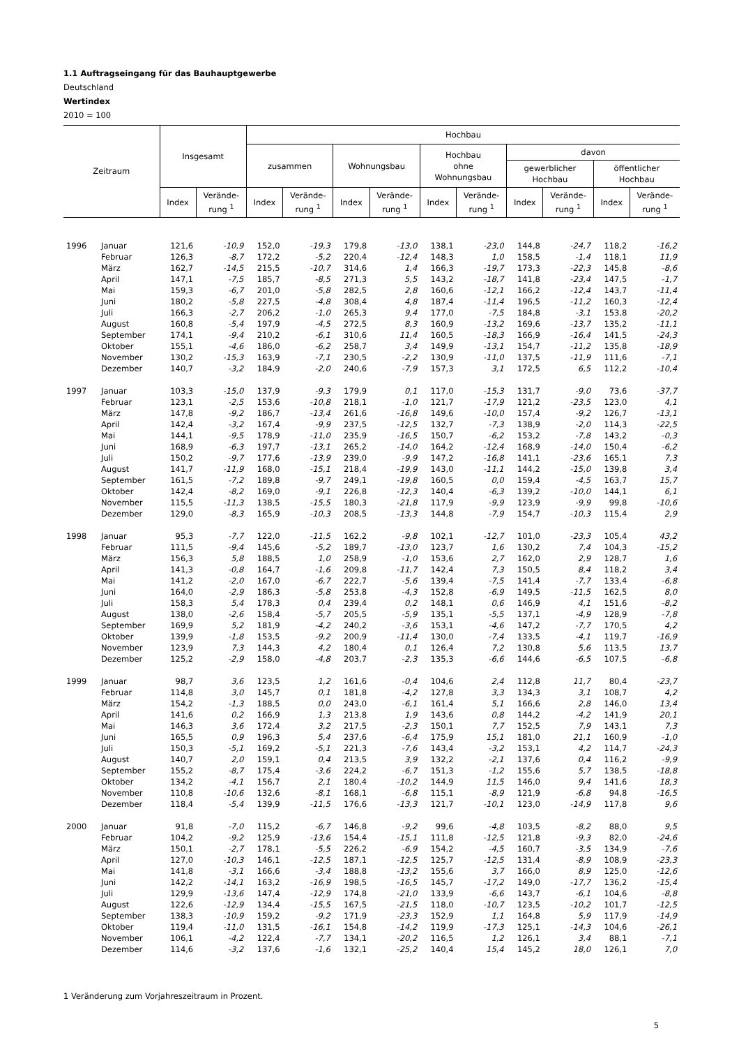1.1 Auftragseingang für das Bauhauptgewerbe
Deutschland
Wertindex
2010 = 100
| Zeitraum | | Insgesamt | | Hochbau | | | | | | | | | |
| --- | --- | --- | --- | --- | --- | --- | --- | --- | --- | --- | --- | --- | --- |
| | | | | zusammen | | Wohnungsbau | | Hochbau ohne Wohnungsbau | | davon | | | |
| | | | | | | | | | | gewerblicher Hochbau | | öffentlicher Hochbau | |
| | | Index | Verände- rung <sup>1</sup> | Index | Verände- rung <sup>1</sup> | Index | Verände- rung <sup>1</sup> | Index | Verände- rung <sup>1</sup> | Index | Verände- rung <sup>1</sup> | Index | Verände- rung <sup>1</sup> |
| 1996 | Januar | 121,6 | -10,9 | 152,0 | -19,3 | 179,8 | -13,0 | 138,1 | -23,0 | 144,8 | -24,7 | 118,2 | -16,2 |
| | Februar | 126,3 | -8,7 | 172,2 | -5,2 | 220,4 | -12,4 | 148,3 | 1,0 | 158,5 | -1,4 | 118,1 | 11,9 |
| | März | 162,7 | -14,5 | 215,5 | -10,7 | 314,6 | 1,4 | 166,3 | -19,7 | 173,3 | -22,3 | 145,8 | -8,6 |
| | April | 147,1 | -7,5 | 185,7 | -8,5 | 271,3 | 5,5 | 143,2 | -18,7 | 141,8 | -23,4 | 147,5 | -1,7 |
| | Mai | 159,3 | -6,7 | 201,0 | -5,8 | 282,5 | 2,8 | 160,6 | -12,1 | 166,2 | -12,4 | 143,7 | -11,4 |
| | Juni | 180,2 | -5,8 | 227,5 | -4,8 | 308,4 | 4,8 | 187,4 | -11,4 | 196,5 | -11,2 | 160,3 | -12,4 |
| | Juli | 166,3 | -2,7 | 206,2 | -1,0 | 265,3 | 9,4 | 177,0 | -7,5 | 184,8 | -3,1 | 153,8 | -20,2 |
| | August | 160,8 | -5,4 | 197,9 | -4,5 | 272,5 | 8,3 | 160,9 | -13,2 | 169,6 | -13,7 | 135,2 | -11,1 |
| | September | 174,1 | -9,4 | 210,2 | -6,1 | 310,6 | 11,4 | 160,5 | -18,3 | 166,9 | -16,4 | 141,5 | -24,3 |
| | Oktober | 155,1 | -4,6 | 186,0 | -6,2 | 258,7 | 3,4 | 149,9 | -13,1 | 154,7 | -11,2 | 135,8 | -18,9 |
| | November | 130,2 | -15,3 | 163,9 | -7,1 | 230,5 | -2,2 | 130,9 | -11,0 | 137,5 | -11,9 | 111,6 | -7,1 |
| | Dezember | 140,7 | -3,2 | 184,9 | -2,0 | 240,6 | -7,9 | 157,3 | 3,1 | 172,5 | 6,5 | 112,2 | -10,4 |
| 1997 | Januar | 103,3 | -15,0 | 137,9 | -9,3 | 179,9 | 0,1 | 117,0 | -15,3 | 131,7 | -9,0 | 73,6 | -37,7 |
| | Februar | 123,1 | -2,5 | 153,6 | -10,8 | 218,1 | -1,0 | 121,7 | -17,9 | 121,2 | -23,5 | 123,0 | 4,1 |
| | März | 147,8 | -9,2 | 186,7 | -13,4 | 261,6 | -16,8 | 149,6 | -10,0 | 157,4 | -9,2 | 126,7 | -13,1 |
| | April | 142,4 | -3,2 | 167,4 | -9,9 | 237,5 | -12,5 | 132,7 | -7,3 | 138,9 | -2,0 | 114,3 | -22,5 |
| | Mai | 144,1 | -9,5 | 178,9 | -11,0 | 235,9 | -16,5 | 150,7 | -6,2 | 153,2 | -7,8 | 143,2 | -0,3 |
| | Juni | 168,9 | -6,3 | 197,7 | -13,1 | 265,2 | -14,0 | 164,2 | -12,4 | 168,9 | -14,0 | 150,4 | -6,2 |
| | Juli | 150,2 | -9,7 | 177,6 | -13,9 | 239,0 | -9,9 | 147,2 | -16,8 | 141,1 | -23,6 | 165,1 | 7,3 |
| | August | 141,7 | -11,9 | 168,0 | -15,1 | 218,4 | -19,9 | 143,0 | -11,1 | 144,2 | -15,0 | 139,8 | 3,4 |
| | September | 161,5 | -7,2 | 189,8 | -9,7 | 249,1 | -19,8 | 160,5 | 0,0 | 159,4 | -4,5 | 163,7 | 15,7 |
| | Oktober | 142,4 | -8,2 | 169,0 | -9,1 | 226,8 | -12,3 | 140,4 | -6,3 | 139,2 | -10,0 | 144,1 | 6,1 |
| | November | 115,5 | -11,3 | 138,5 | -15,5 | 180,3 | -21,8 | 117,9 | -9,9 | 123,9 | -9,9 | 99,8 | -10,6 |
| | Dezember | 129,0 | -8,3 | 165,9 | -10,3 | 208,5 | -13,3 | 144,8 | -7,9 | 154,7 | -10,3 | 115,4 | 2,9 |
| 1998 | Januar | 95,3 | -7,7 | 122,0 | -11,5 | 162,2 | -9,8 | 102,1 | -12,7 | 101,0 | -23,3 | 105,4 | 43,2 |
| | Februar | 111,5 | -9,4 | 145,6 | -5,2 | 189,7 | -13,0 | 123,7 | 1,6 | 130,2 | 7,4 | 104,3 | -15,2 |
| | März | 156,3 | 5,8 | 188,5 | 1,0 | 258,9 | -1,0 | 153,6 | 2,7 | 162,0 | 2,9 | 128,7 | 1,6 |
| | April | 141,3 | -0,8 | 164,7 | -1,6 | 209,8 | -11,7 | 142,4 | 7,3 | 150,5 | 8,4 | 118,2 | 3,4 |
| | Mai | 141,2 | -2,0 | 167,0 | -6,7 | 222,7 | -5,6 | 139,4 | -7,5 | 141,4 | -7,7 | 133,4 | -6,8 |
| | Juni | 164,0 | -2,9 | 186,3 | -5,8 | 253,8 | -4,3 | 152,8 | -6,9 | 149,5 | -11,5 | 162,5 | 8,0 |
| | Juli | 158,3 | 5,4 | 178,3 | 0,4 | 239,4 | 0,2 | 148,1 | 0,6 | 146,9 | 4,1 | 151,6 | -8,2 |
| | August | 138,0 | -2,6 | 158,4 | -5,7 | 205,5 | -5,9 | 135,1 | -5,5 | 137,1 | -4,9 | 128,9 | -7,8 |
| | September | 169,9 | 5,2 | 181,9 | -4,2 | 240,2 | -3,6 | 153,1 | -4,6 | 147,2 | -7,7 | 170,5 | 4,2 |
| | Oktober | 139,9 | -1,8 | 153,5 | -9,2 | 200,9 | -11,4 | 130,0 | -7,4 | 133,5 | -4,1 | 119,7 | -16,9 |
| | November | 123,9 | 7,3 | 144,3 | 4,2 | 180,4 | 0,1 | 126,4 | 7,2 | 130,8 | 5,6 | 113,5 | 13,7 |
| | Dezember | 125,2 | -2,9 | 158,0 | -4,8 | 203,7 | -2,3 | 135,3 | -6,6 | 144,6 | -6,5 | 107,5 | -6,8 |
| 1999 | Januar | 98,7 | 3,6 | 123,5 | 1,2 | 161,6 | -0,4 | 104,6 | 2,4 | 112,8 | 11,7 | 80,4 | -23,7 |
| | Februar | 114,8 | 3,0 | 145,7 | 0,1 | 181,8 | -4,2 | 127,8 | 3,3 | 134,3 | 3,1 | 108,7 | 4,2 |
| | März | 154,2 | -1,3 | 188,5 | 0,0 | 243,0 | -6,1 | 161,4 | 5,1 | 166,6 | 2,8 | 146,0 | 13,4 |
| | April | 141,6 | 0,2 | 166,9 | 1,3 | 213,8 | 1,9 | 143,6 | 0,8 | 144,2 | -4,2 | 141,9 | 20,1 |
| | Mai | 146,3 | 3,6 | 172,4 | 3,2 | 217,5 | -2,3 | 150,1 | 7,7 | 152,5 | 7,9 | 143,1 | 7,3 |
| | Juni | 165,5 | 0,9 | 196,3 | 5,4 | 237,6 | -6,4 | 175,9 | 15,1 | 181,0 | 21,1 | 160,9 | -1,0 |
| | Juli | 150,3 | -5,1 | 169,2 | -5,1 | 221,3 | -7,6 | 143,4 | -3,2 | 153,1 | 4,2 | 114,7 | -24,3 |
| | August | 140,7 | 2,0 | 159,1 | 0,4 | 213,5 | 3,9 | 132,2 | -2,1 | 137,6 | 0,4 | 116,2 | -9,9 |
| | September | 155,2 | -8,7 | 175,4 | -3,6 | 224,2 | -6,7 | 151,3 | -1,2 | 155,6 | 5,7 | 138,5 | -18,8 |
| | Oktober | 134,2 | -4,1 | 156,7 | 2,1 | 180,4 | -10,2 | 144,9 | 11,5 | 146,0 | 9,4 | 141,6 | 18,3 |
| | November | 110,8 | -10,6 | 132,6 | -8,1 | 168,1 | -6,8 | 115,1 | -8,9 | 121,9 | -6,8 | 94,8 | -16,5 |
| | Dezember | 118,4 | -5,4 | 139,9 | -11,5 | 176,6 | -13,3 | 121,7 | -10,1 | 123,0 | -14,9 | 117,8 | 9,6 |
| 2000 | Januar | 91,8 | -7,0 | 115,2 | -6,7 | 146,8 | -9,2 | 99,6 | -4,8 | 103,5 | -8,2 | 88,0 | 9,5 |
| | Februar | 104,2 | -9,2 | 125,9 | -13,6 | 154,4 | -15,1 | 111,8 | -12,5 | 121,8 | -9,3 | 82,0 | -24,6 |
| | März | 150,1 | -2,7 | 178,1 | -5,5 | 226,2 | -6,9 | 154,2 | -4,5 | 160,7 | -3,5 | 134,9 | -7,6 |
| | April | 127,0 | -10,3 | 146,1 | -12,5 | 187,1 | -12,5 | 125,7 | -12,5 | 131,4 | -8,9 | 108,9 | -23,3 |
| | Mai | 141,8 | -3,1 | 166,6 | -3,4 | 188,8 | -13,2 | 155,6 | 3,7 | 166,0 | 8,9 | 125,0 | -12,6 |
| | Juni | 142,2 | -14,1 | 163,2 | -16,9 | 198,5 | -16,5 | 145,7 | -17,2 | 149,0 | -17,7 | 136,2 | -15,4 |
| | Juli | 129,9 | -13,6 | 147,4 | -12,9 | 174,8 | -21,0 | 133,9 | -6,6 | 143,7 | -6,1 | 104,6 | -8,8 |
| | August | 122,6 | -12,9 | 134,4 | -15,5 | 167,5 | -21,5 | 118,0 | -10,7 | 123,5 | -10,2 | 101,7 | -12,5 |
| | September | 138,3 | -10,9 | 159,2 | -9,2 | 171,9 | -23,3 | 152,9 | 1,1 | 164,8 | 5,9 | 117,9 | -14,9 |
| | Oktober | 119,4 | -11,0 | 131,5 | -16,1 | 154,8 | -14,2 | 119,9 | -17,3 | 125,1 | -14,3 | 104,6 | -26,1 |
| | November | 106,1 | -4,2 | 122,4 | -7,7 | 134,1 | -20,2 | 116,5 | 1,2 | 126,1 | 3,4 | 88,1 | -7,1 |
| | Dezember | 114,6 | -3,2 | 137,6 | -1,6 | 132,1 | -25,2 | 140,4 | 15,4 | 145,2 | 18,0 | 126,1 | 7,0 |
1 Veränderung zum Vorjahreszeitraum in Prozent.
5